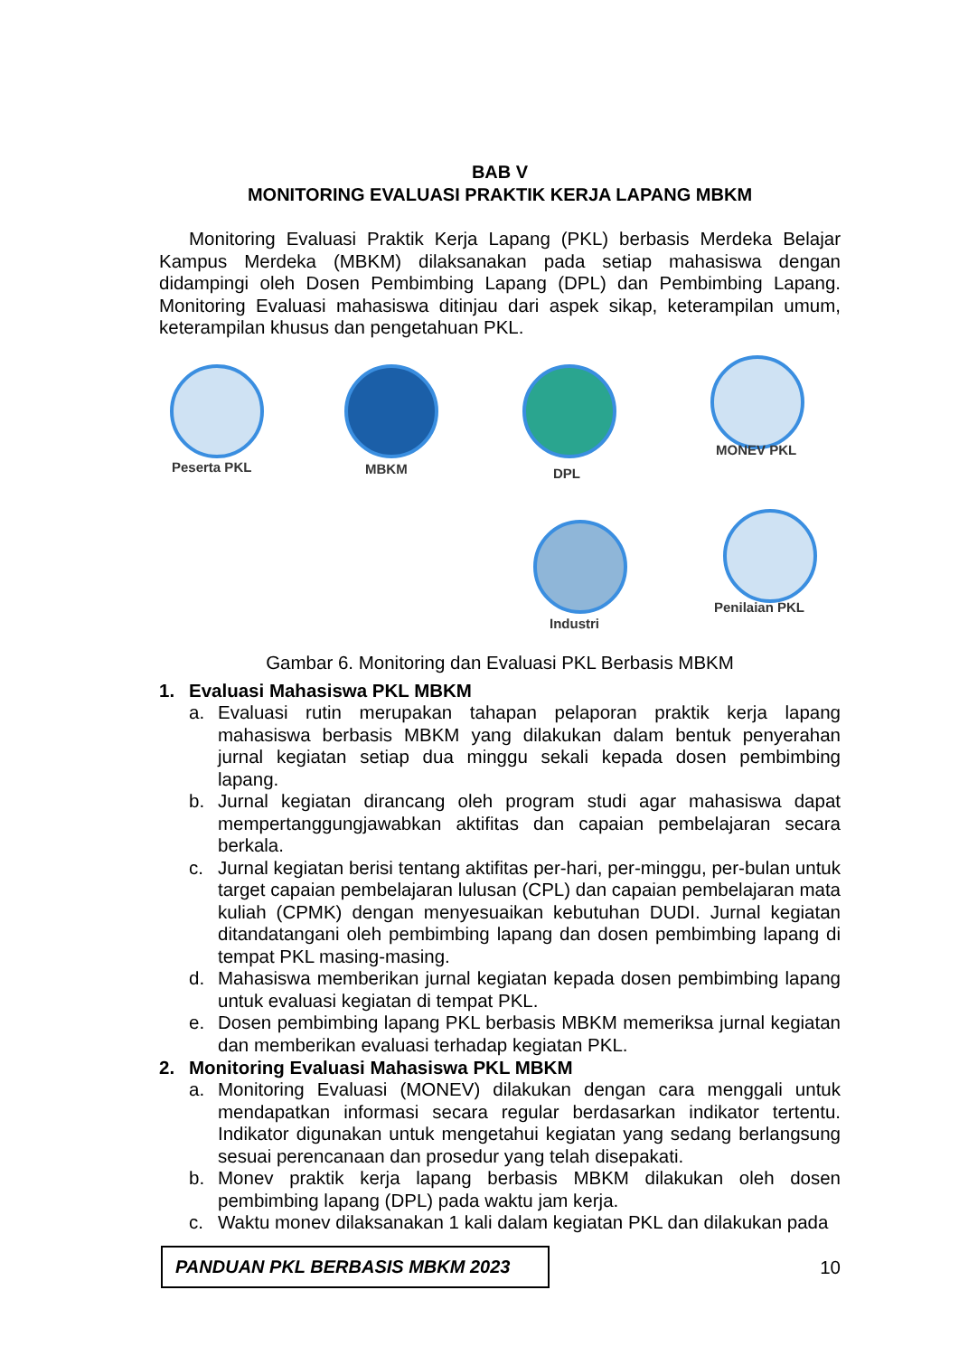BAB V
MONITORING EVALUASI PRAKTIK KERJA LAPANG MBKM
Monitoring Evaluasi Praktik Kerja Lapang (PKL) berbasis Merdeka Belajar Kampus Merdeka (MBKM) dilaksanakan pada setiap mahasiswa dengan didampingi oleh Dosen Pembimbing Lapang (DPL) dan Pembimbing Lapang. Monitoring Evaluasi mahasiswa ditinjau dari aspek sikap, keterampilan umum, keterampilan khusus dan pengetahuan PKL.
Peserta PKL MBKM DPL
MONEV PKL
Penilaian PKL
Industri
Gambar 6. Monitoring dan Evaluasi PKL Berbasis MBKM
1. Evaluasi Mahasiswa PKL MBKM
a. Evaluasi rutin merupakan tahapan pelaporan praktik kerja lapang mahasiswa berbasis MBKM yang dilakukan dalam bentuk penyerahan jurnal kegiatan setiap dua minggu sekali kepada dosen pembimbing lapang.
b. Jurnal kegiatan dirancang oleh program studi agar mahasiswa dapat mempertanggungjawabkan aktifitas dan capaian pembelajaran secara berkala.
c. Jurnal kegiatan berisi tentang aktifitas per-hari, per-minggu, per-bulan untuk target capaian pembelajaran lulusan (CPL) dan capaian pembelajaran mata kuliah (CPMK) dengan menyesuaikan kebutuhan DUDI. Jurnal kegiatan ditandatangani oleh pembimbing lapang dan dosen pembimbing lapang di tempat PKL masing-masing.
d. Mahasiswa memberikan jurnal kegiatan kepada dosen pembimbing lapang untuk evaluasi kegiatan di tempat PKL.
e. Dosen pembimbing lapang PKL berbasis MBKM memeriksa jurnal kegiatan dan memberikan evaluasi terhadap kegiatan PKL.
2. Monitoring Evaluasi Mahasiswa PKL MBKM
a. Monitoring Evaluasi (MONEV) dilakukan dengan cara menggali untuk mendapatkan informasi secara regular berdasarkan indikator tertentu. Indikator digunakan untuk mengetahui kegiatan yang sedang berlangsung sesuai perencanaan dan prosedur yang telah disepakati.
b. Monev praktik kerja lapang berbasis MBKM dilakukan oleh dosen pembimbing lapang (DPL) pada waktu jam kerja.
c. Waktu monev dilaksanakan 1 kali dalam kegiatan PKL dan dilakukan pada
PANDUAN PKL BERBASIS MBKM 2023
10